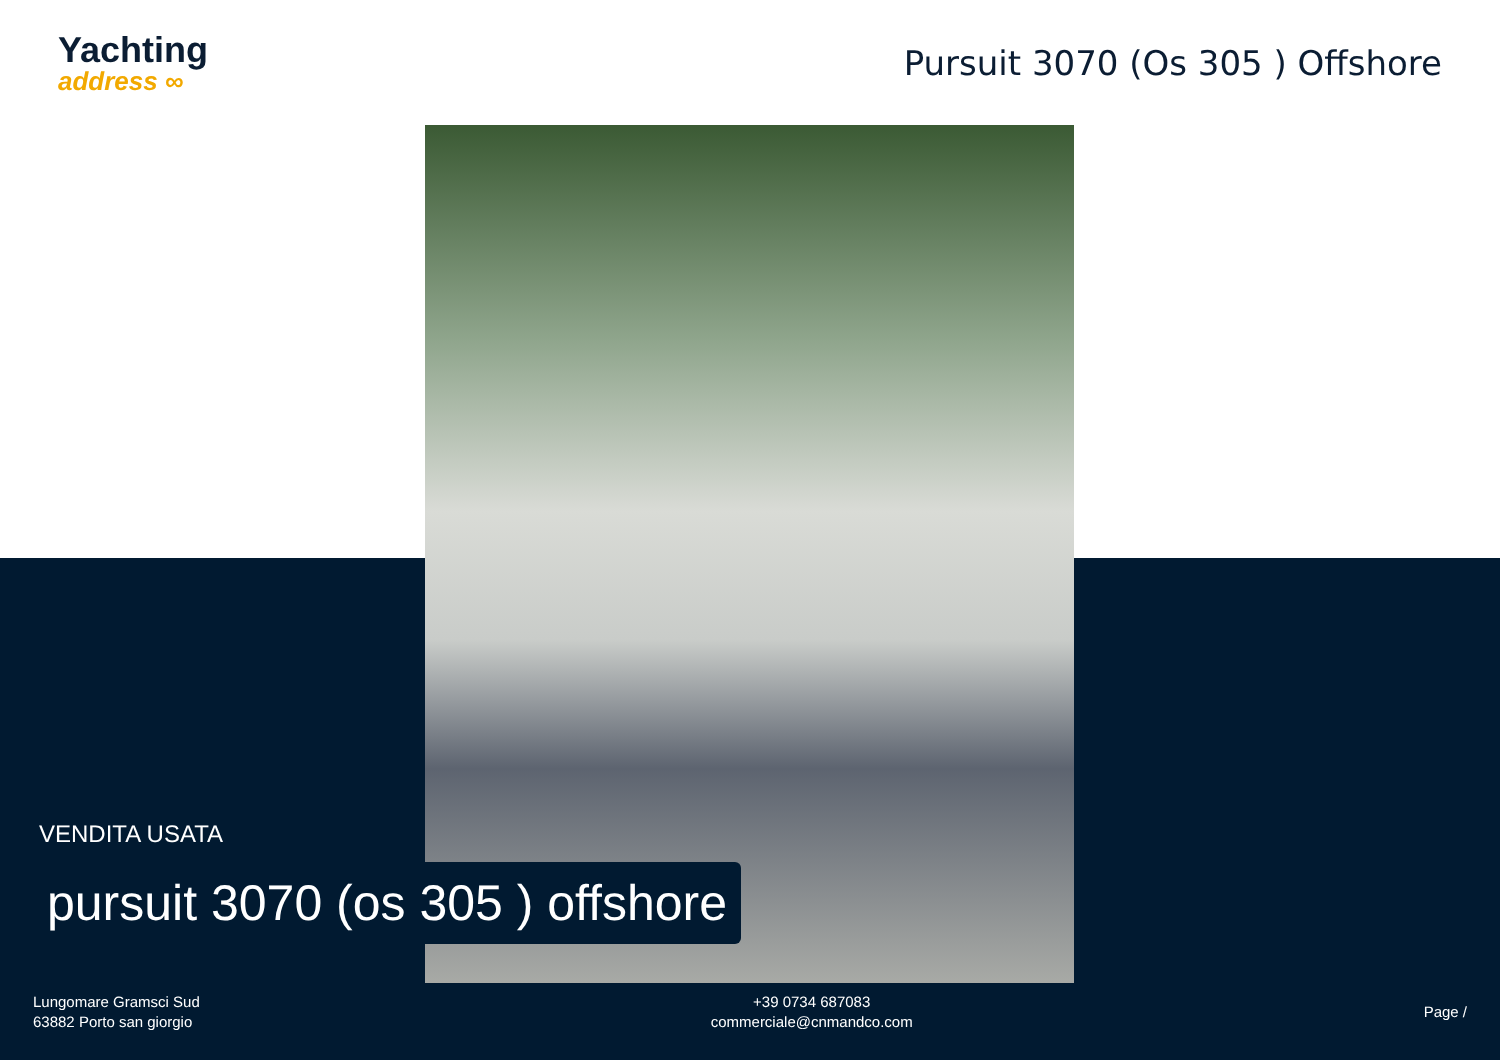Yachting
address ∞
Pursuit 3070 (Os 305 ) Offshore
VENDITA USATA
pursuit 3070 (os 305 ) offshore
Lungomare Gramsci Sud
63882 Porto san giorgio
+39 0734 687083
commerciale@cnmandco.com
Page /